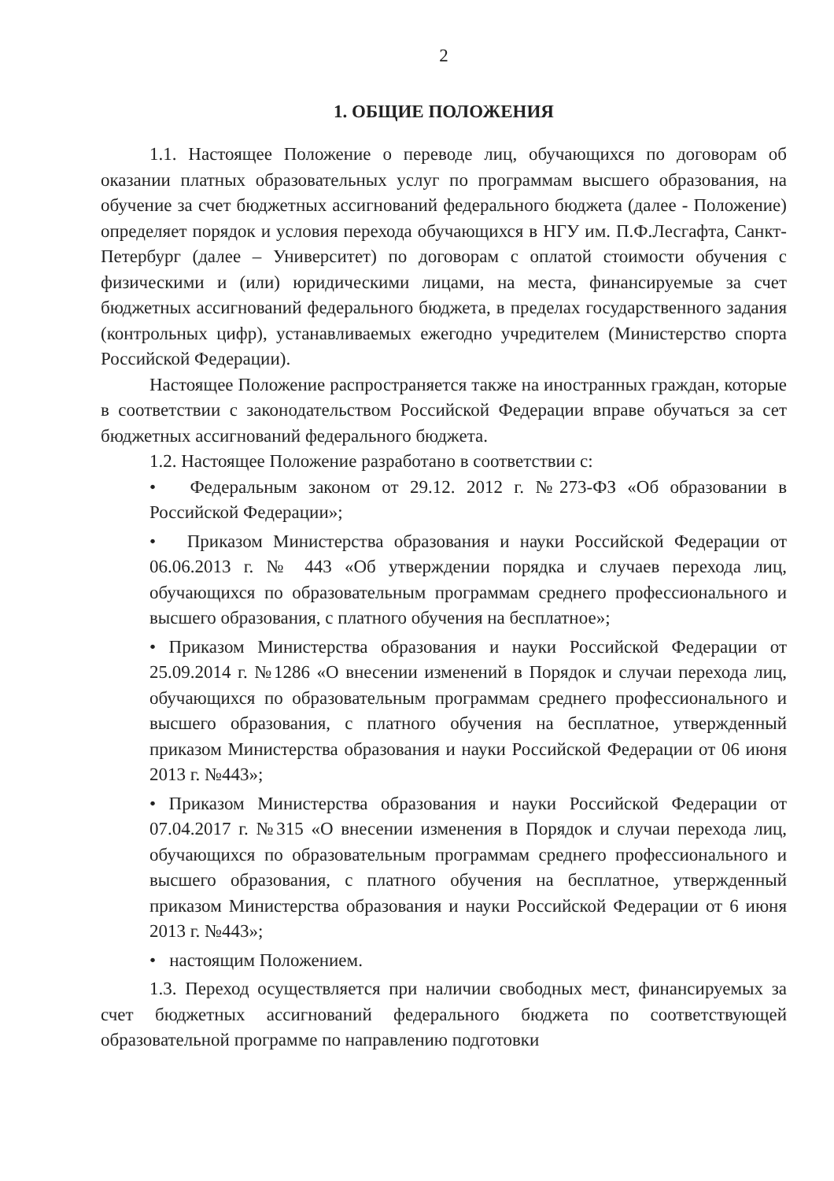2
1. ОБЩИЕ ПОЛОЖЕНИЯ
1.1. Настоящее Положение о переводе лиц, обучающихся по договорам об оказании платных образовательных услуг по программам высшего образования, на обучение за счет бюджетных ассигнований федерального бюджета (далее - Положение) определяет порядок и условия перехода обучающихся в НГУ им. П.Ф.Лесгафта, Санкт-Петербург (далее – Университет) по договорам с оплатой стоимости обучения с физическими и (или) юридическими лицами, на места, финансируемые за счет бюджетных ассигнований федерального бюджета, в пределах государственного задания (контрольных цифр), устанавливаемых ежегодно учредителем (Министерство спорта Российской Федерации).
Настоящее Положение распространяется также на иностранных граждан, которые в соответствии с законодательством Российской Федерации вправе обучаться за сет бюджетных ассигнований федерального бюджета.
1.2. Настоящее Положение разработано в соответствии с:
• Федеральным законом от 29.12. 2012 г. №273-ФЗ «Об образовании в Российской Федерации»;
• Приказом Министерства образования и науки Российской Федерации от 06.06.2013 г. № 443 «Об утверждении порядка и случаев перехода лиц, обучающихся по образовательным программам среднего профессионального и высшего образования, с платного обучения на бесплатное»;
• Приказом Министерства образования и науки Российской Федерации от 25.09.2014 г. №1286 «О внесении изменений в Порядок и случаи перехода лиц, обучающихся по образовательным программам среднего профессионального и высшего образования, с платного обучения на бесплатное, утвержденный приказом Министерства образования и науки Российской Федерации от 06 июня 2013 г. №443»;
• Приказом Министерства образования и науки Российской Федерации от 07.04.2017 г. №315 «О внесении изменения в Порядок и случаи перехода лиц, обучающихся по образовательным программам среднего профессионального и высшего образования, с платного обучения на бесплатное, утвержденный приказом Министерства образования и науки Российской Федерации от 6 июня 2013 г. №443»;
• настоящим Положением.
1.3. Переход осуществляется при наличии свободных мест, финансируемых за счет бюджетных ассигнований федерального бюджета по соответствующей образовательной программе по направлению подготовки